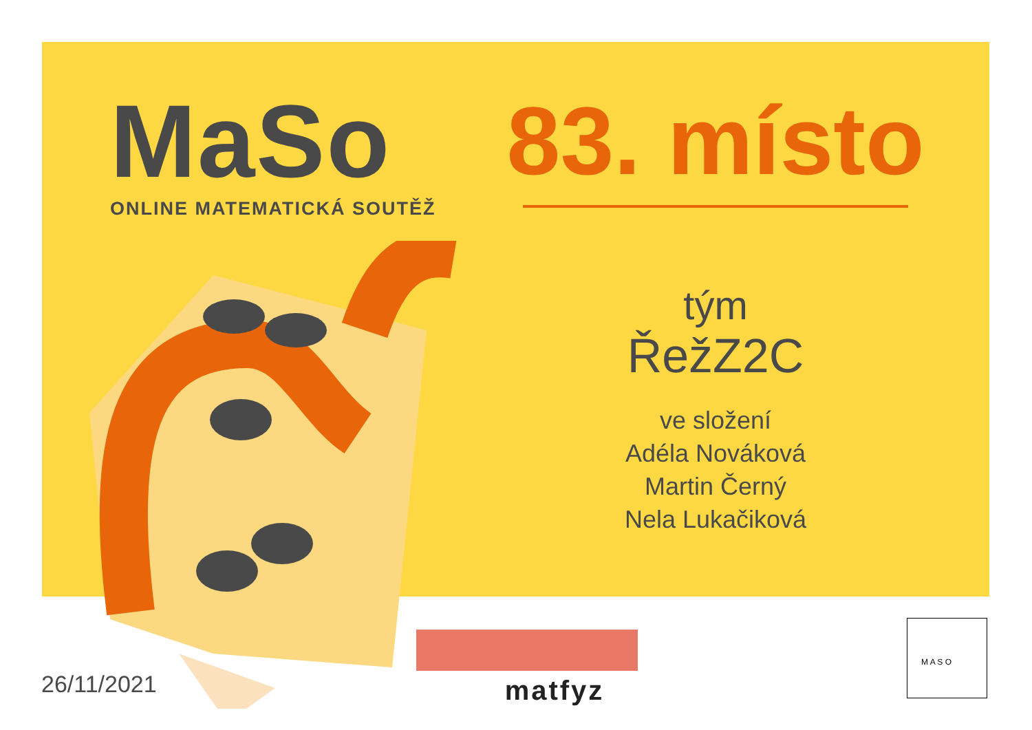MaSo
ONLINE MATEMATICKÁ SOUTĚŽ
83. místo
tým
ŘežZ2C
ve složení
Adéla Nováková
Martin Černý
Nela Lukačiková
26/11/2021
matfyz
M A S O